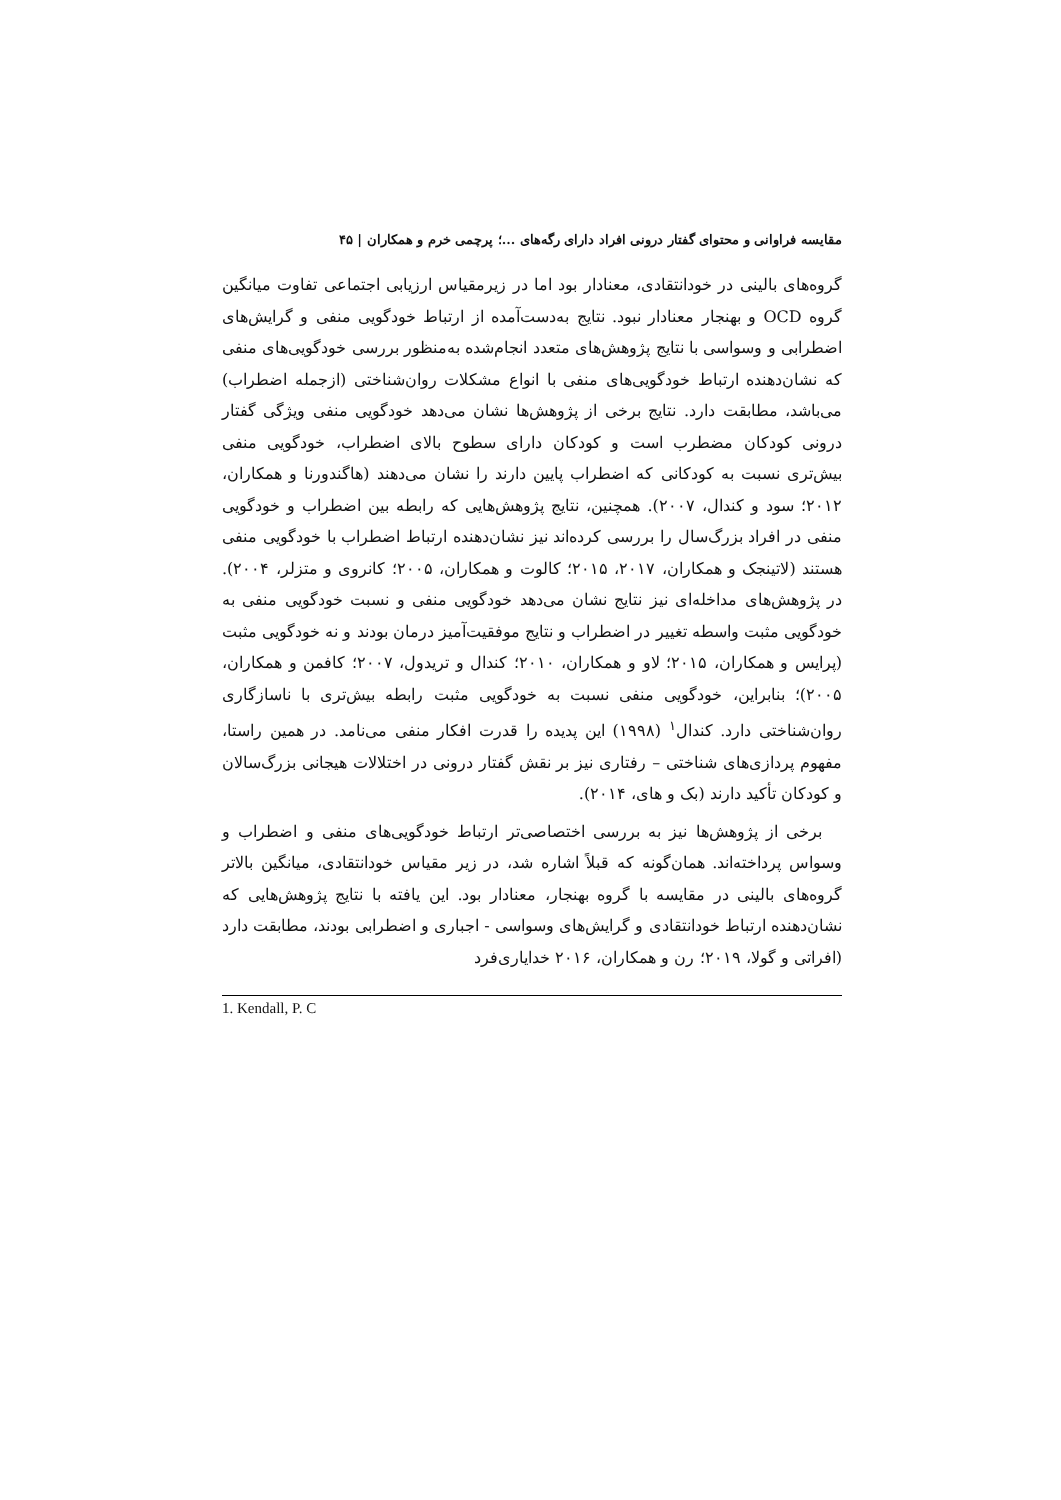مقایسه فراوانی و محتوای گفتار درونی افراد دارای رگه‌های ...؛ پرچمی خرم و همکاران | ۴۵
گروه‌های بالینی در خودانتقادی، معنادار بود اما در زیرمقیاس ارزیابی اجتماعی تفاوت میانگین گروه OCD و بهنجار معنادار نبود. نتایج به‌دست‌آمده از ارتباط خودگویی منفی و گرایش‌های اضطرابی و وسواسی با نتایج پژوهش‌های متعدد انجام‌شده به‌منظور بررسی خودگویی‌های منفی که نشان‌دهنده ارتباط خودگویی‌های منفی با انواع مشکلات روان‌شناختی (ازجمله اضطراب) می‌باشد، مطابقت دارد. نتایج برخی از پژوهش‌ها نشان می‌دهد خودگویی منفی ویژگی گفتار درونی کودکان مضطرب است و کودکان دارای سطوح بالای اضطراب، خودگویی منفی بیش‌تری نسبت به کودکانی که اضطراب پایین دارند را نشان می‌دهند (هاگندورنا و همکاران، ۲۰۱۲؛ سود و کندال، ۲۰۰۷). همچنین، نتایج پژوهش‌هایی که رابطه بین اضطراب و خودگویی منفی در افراد بزرگ‌سال را بررسی کرده‌اند نیز نشان‌دهنده ارتباط اضطراب با خودگویی منفی هستند (لاتینجک و همکاران، ۲۰۱۷، ۲۰۱۵؛ کالوت و همکاران، ۲۰۰۵؛ کانروی و متزلر، ۲۰۰۴). در پژوهش‌های مداخله‌ای نیز نتایج نشان می‌دهد خودگویی منفی و نسبت خودگویی منفی به خودگویی مثبت واسطه تغییر در اضطراب و نتایج موفقیت‌آمیز درمان بودند و نه خودگویی مثبت (پرایس و همکاران، ۲۰۱۵؛ لاو و همکاران، ۲۰۱۰؛ کندال و تریدول، ۲۰۰۷؛ کافمن و همکاران، ۲۰۰۵)؛ بنابراین، خودگویی منفی نسبت به خودگویی مثبت رابطه بیش‌تری با ناسازگاری روان‌شناختی دارد. کندال<sup>۱</sup> (۱۹۹۸) این پدیده را قدرت افکار منفی می‌نامد. در همین راستا، مفهوم پردازی‌های شناختی – رفتاری نیز بر نقش گفتار درونی در اختلالات هیجانی بزرگ‌سالان و کودکان تأکید دارند (بک و های، ۲۰۱۴).
برخی از پژوهش‌ها نیز به بررسی اختصاصی‌تر ارتباط خودگویی‌های منفی و اضطراب و وسواس پرداخته‌اند. همان‌گونه که قبلاً اشاره شد، در زیر مقیاس خودانتقادی، میانگین بالاتر گروه‌های بالینی در مقایسه با گروه بهنجار، معنادار بود. این یافته با نتایج پژوهش‌هایی که نشان‌دهنده ارتباط خودانتقادی و گرایش‌های وسواسی - اجباری و اضطرابی بودند، مطابقت دارد (افراتی و گولا، ۲۰۱۹؛ رن و همکاران، ۲۰۱۶ خدایاری‌فرد
1. Kendall, P. C